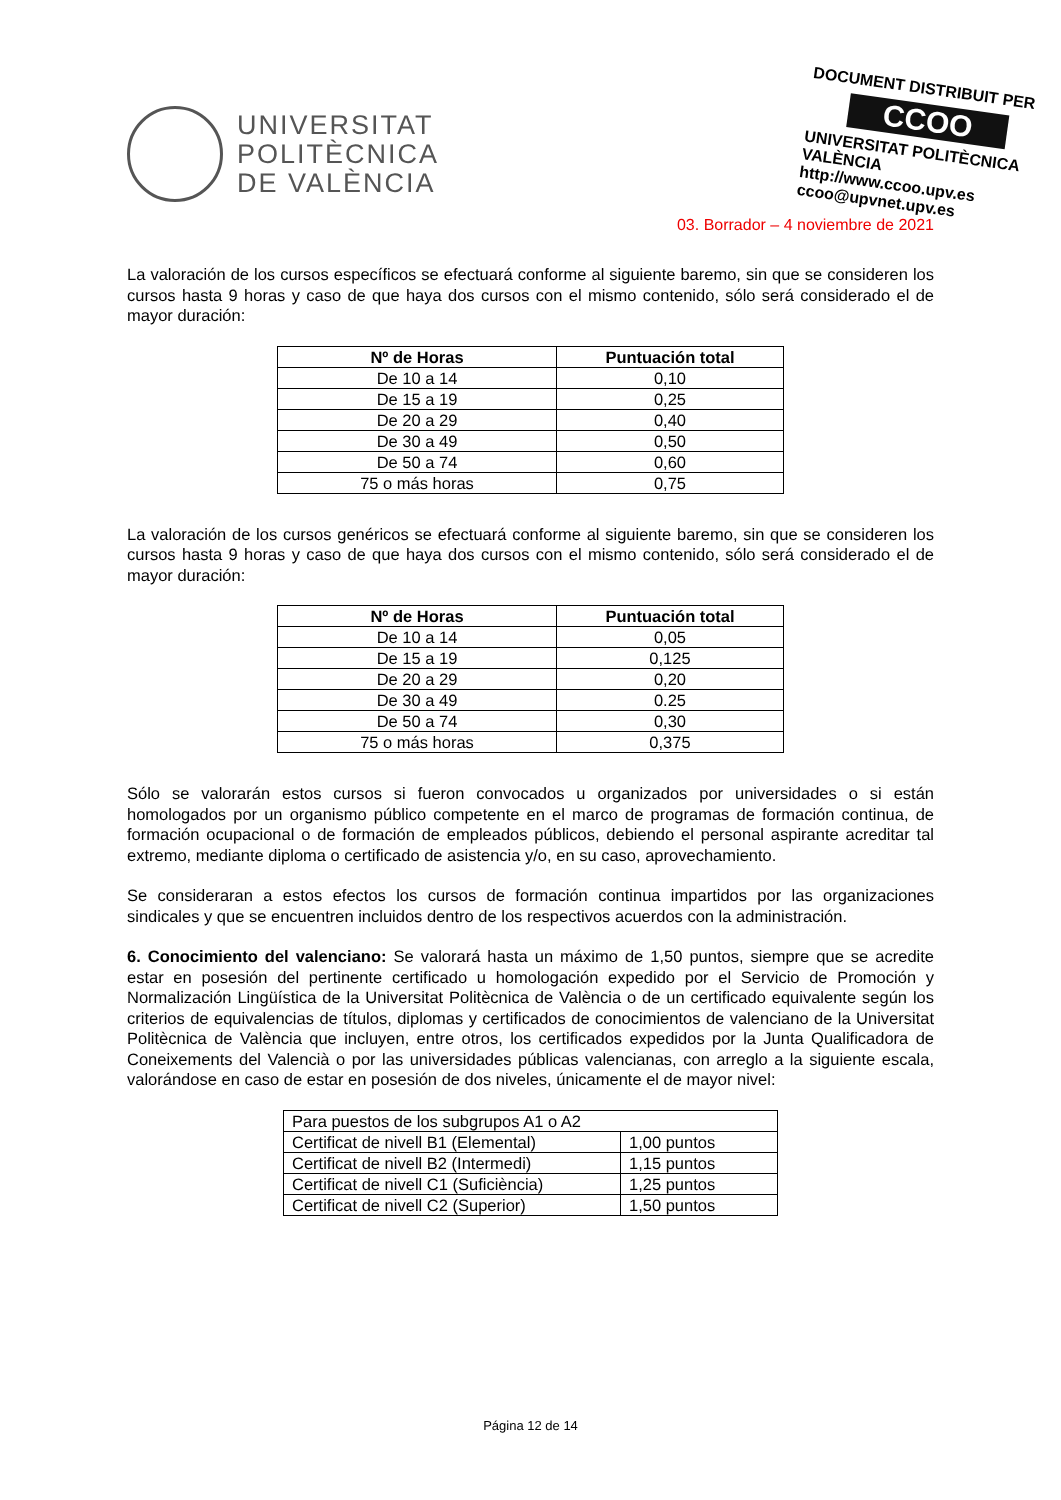UNIVERSITAT
POLITÈCNICA
DE VALÈNCIA
DOCUMENT DISTRIBUIT PER
CCOO
UNIVERSITAT POLITÈCNICA VALÈNCIA
http://www.ccoo.upv.es
ccoo@upvnet.upv.es
03. Borrador – 4 noviembre de 2021
La valoración de los cursos específicos se efectuará conforme al siguiente baremo, sin que se consideren los cursos hasta 9 horas y caso de que haya dos cursos con el mismo contenido, sólo será considerado el de mayor duración:
| Nº de Horas | Puntuación total |
| --- | --- |
| De 10 a 14 | 0,10 |
| De 15 a 19 | 0,25 |
| De 20 a 29 | 0,40 |
| De 30 a 49 | 0,50 |
| De 50 a 74 | 0,60 |
| 75 o más horas | 0,75 |
La valoración de los cursos genéricos se efectuará conforme al siguiente baremo, sin que se consideren los cursos hasta 9 horas y caso de que haya dos cursos con el mismo contenido, sólo será considerado el de mayor duración:
| Nº de Horas | Puntuación total |
| --- | --- |
| De 10 a 14 | 0,05 |
| De 15 a 19 | 0,125 |
| De 20 a 29 | 0,20 |
| De 30 a 49 | 0.25 |
| De 50 a 74 | 0,30 |
| 75 o más horas | 0,375 |
Sólo se valorarán estos cursos si fueron convocados u organizados por universidades o si están homologados por un organismo público competente en el marco de programas de formación continua, de formación ocupacional o de formación de empleados públicos, debiendo el personal aspirante acreditar tal extremo, mediante diploma o certificado de asistencia y/o, en su caso, aprovechamiento.
Se consideraran a estos efectos los cursos de formación continua impartidos por las organizaciones sindicales y que se encuentren incluidos dentro de los respectivos acuerdos con la administración.
6. Conocimiento del valenciano: Se valorará hasta un máximo de 1,50 puntos, siempre que se acredite estar en posesión del pertinente certificado u homologación expedido por el Servicio de Promoción y Normalización Lingüística de la Universitat Politècnica de València o de un certificado equivalente según los criterios de equivalencias de títulos, diplomas y certificados de conocimientos de valenciano de la Universitat Politècnica de València que incluyen, entre otros, los certificados expedidos por la Junta Qualificadora de Coneixements del Valencià o por las universidades públicas valencianas, con arreglo a la siguiente escala, valorándose en caso de estar en posesión de dos niveles, únicamente el de mayor nivel:
| Para puestos de los subgrupos A1 o A2 | |
| Certificat de nivell B1 (Elemental) | 1,00 puntos |
| Certificat de nivell B2 (Intermedi) | 1,15 puntos |
| Certificat de nivell C1 (Suficiència) | 1,25 puntos |
| Certificat de nivell C2 (Superior) | 1,50 puntos |
Página 12 de 14